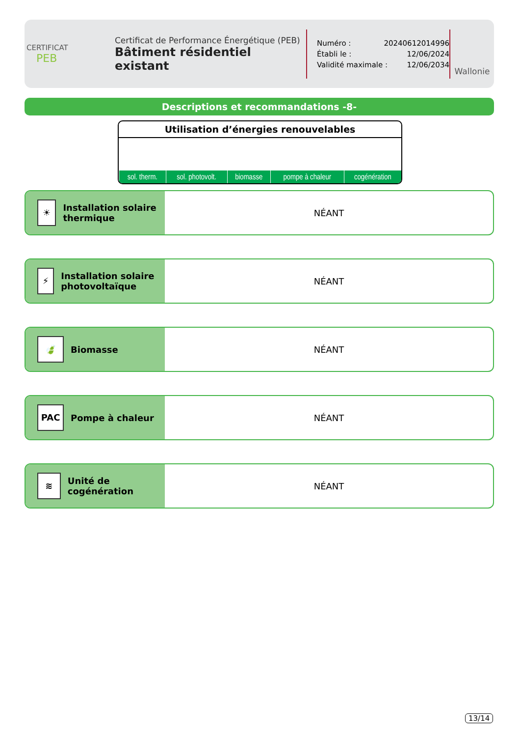CERTIFICAT
PEB
Certificat de Performance Énergétique (PEB)
Bâtiment résidentiel existant
Numéro : 20240612014996
Établi le : 12/06/2024
Validité maximale : 12/06/2034
Wallonie
Descriptions et recommandations -8-
Utilisation d’énergies renouvelables
| sol. therm. | sol. photovolt. | biomasse | pompe à chaleur | cogénération |
☀
Installation solaire thermique
NÉANT
⚡
Installation solaire photovoltaïque
NÉANT
🍃
Biomasse
NÉANT
PAC
Pompe à chaleur
NÉANT
≋
Unité de cogénération
NÉANT
13/14